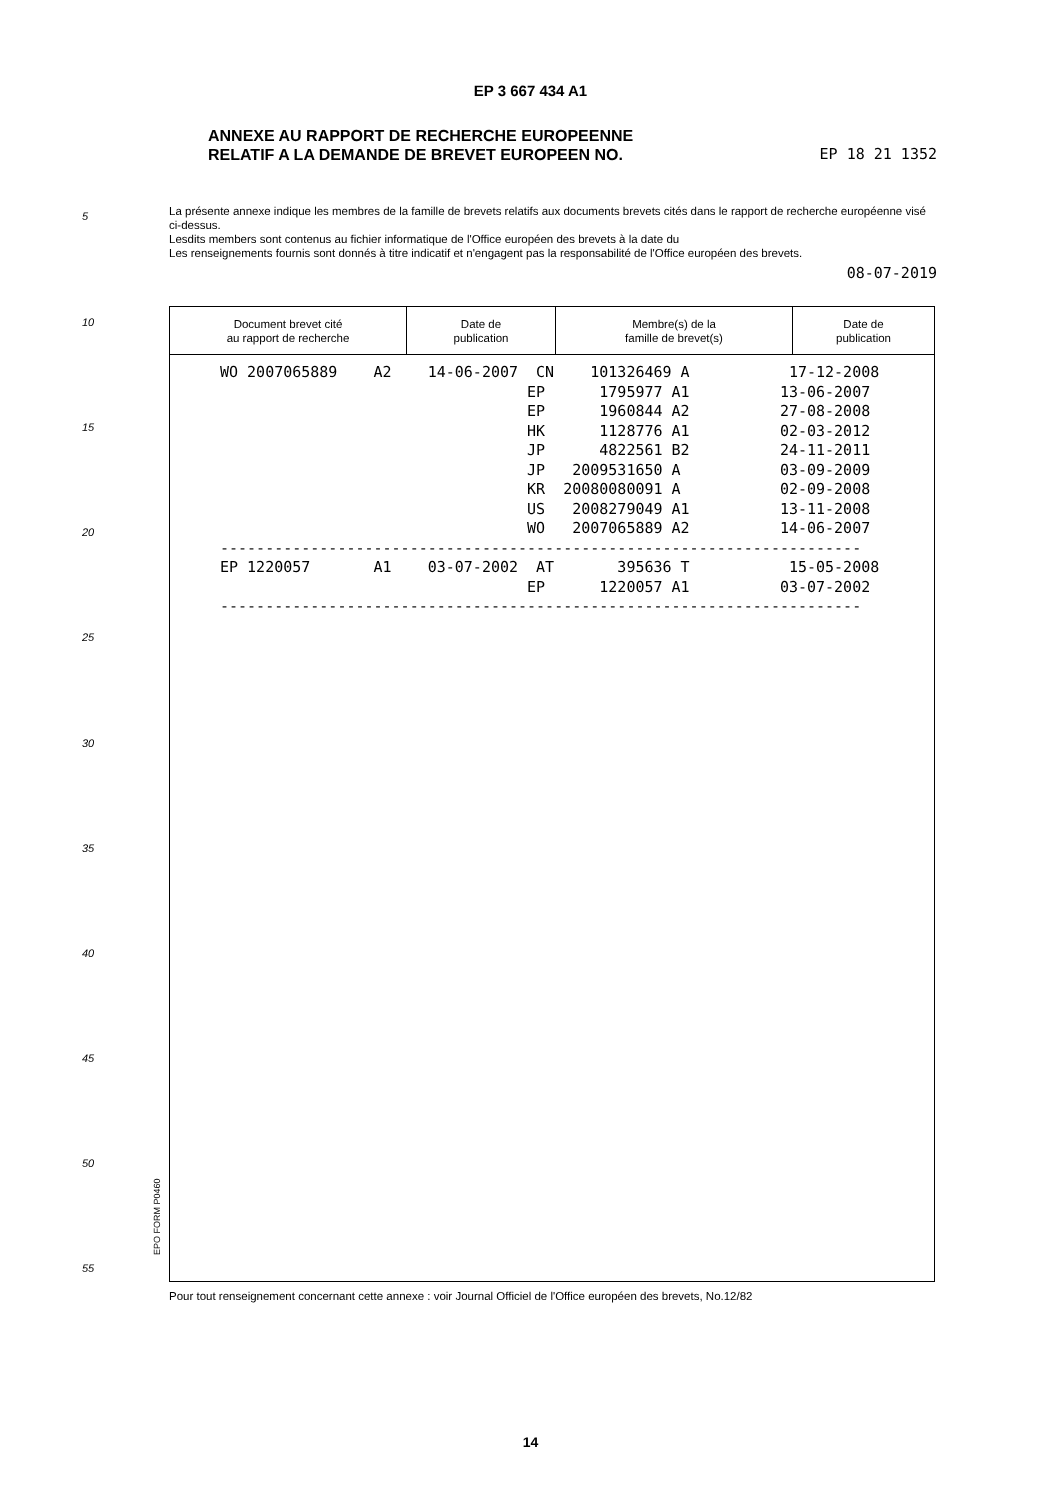EP 3 667 434 A1
ANNEXE AU RAPPORT DE RECHERCHE EUROPEENNE
RELATIF A LA DEMANDE DE BREVET EUROPEEN NO.
EP 18 21 1352
5
La présente annexe indique les membres de la famille de brevets relatifs aux documents brevets cités dans le rapport de recherche européenne visé ci-dessus.
Lesdits members sont contenus au fichier informatique de l'Office européen des brevets à la date du
Les renseignements fournis sont donnés à titre indicatif et n'engagent pas la responsabilité de l'Office européen des brevets.
08-07-2019
10
15
20
25
30
35
40
45
50
55
| Document brevet cité au rapport de recherche | Date de publication | Membre(s) de la famille de brevet(s) | Date de publication |
| --- | --- | --- | --- |
| WO 2007065889 A2 14-06-2007 CN 101326469 A 17-12-2008 |
| EP 1795977 A1 13-06-2007 |
| EP 1960844 A2 27-08-2008 |
| HK 1128776 A1 02-03-2012 |
| JP 4822561 B2 24-11-2011 |
| JP 2009531650 A 03-09-2009 |
| KR 20080080091 A 02-09-2008 |
| US 2008279049 A1 13-11-2008 |
| WO 2007065889 A2 14-06-2007 |
| ----------------------------------------------------------------------- |
| EP 1220057 A1 03-07-2002 AT 395636 T 15-05-2008 |
| EP 1220057 A1 03-07-2002 |
| ----------------------------------------------------------------------- |
EPO FORM P0460
Pour tout renseignement concernant cette annexe : voir Journal Officiel de l'Office européen des brevets, No.12/82
14